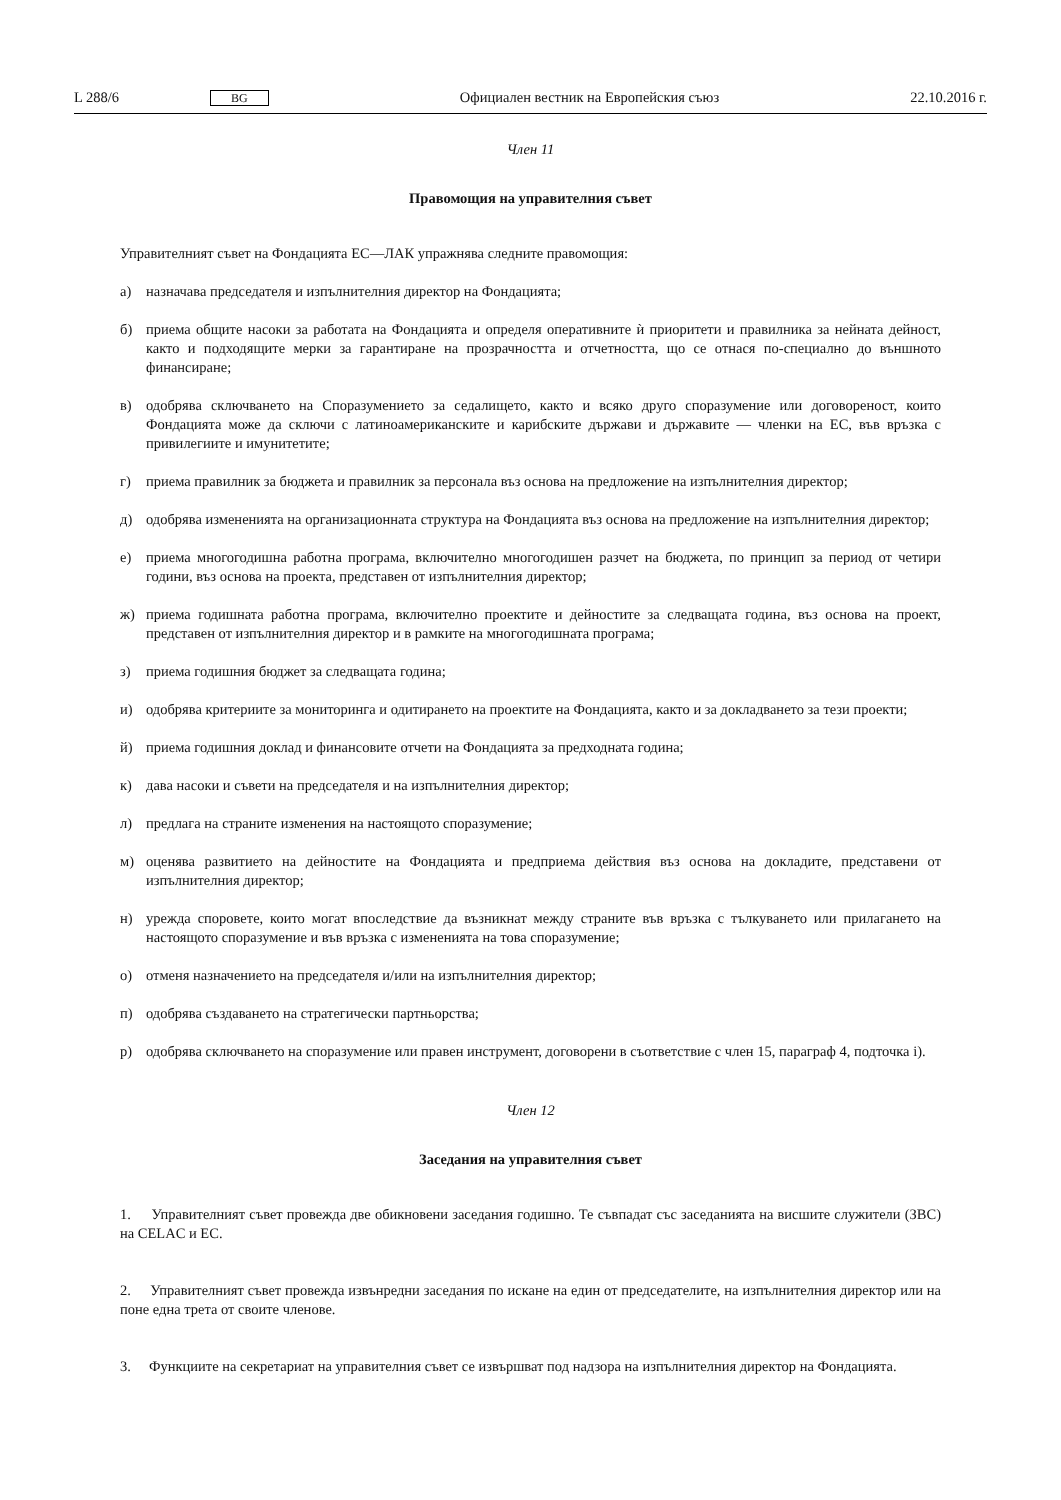L 288/6 BG Официален вестник на Европейския съюз 22.10.2016 г.
Член 11
Правомощия на управителния съвет
Управителният съвет на Фондацията ЕС—ЛАК упражнява следните правомощия:
а) назначава председателя и изпълнителния директор на Фондацията;
б) приема общите насоки за работата на Фондацията и определя оперативните ѝ приоритети и правилника за нейната дейност, както и подходящите мерки за гарантиране на прозрачността и отчетността, що се отнася по-специално до външното финансиране;
в) одобрява сключването на Споразумението за седалището, както и всяко друго споразумение или договореност, които Фондацията може да сключи с латиноамериканските и карибските държави и държавите — членки на ЕС, във връзка с привилегиите и имунитетите;
г) приема правилник за бюджета и правилник за персонала въз основа на предложение на изпълнителния директор;
д) одобрява измененията на организационната структура на Фондацията въз основа на предложение на изпълнителния директор;
е) приема многогодишна работна програма, включително многогодишен разчет на бюджета, по принцип за период от четири години, въз основа на проекта, представен от изпълнителния директор;
ж) приема годишната работна програма, включително проектите и дейностите за следващата година, въз основа на проект, представен от изпълнителния директор и в рамките на многогодишната програма;
з) приема годишния бюджет за следващата година;
и) одобрява критериите за мониторинга и одитирането на проектите на Фондацията, както и за докладването за тези проекти;
й) приема годишния доклад и финансовите отчети на Фондацията за предходната година;
к) дава насоки и съвети на председателя и на изпълнителния директор;
л) предлага на страните изменения на настоящото споразумение;
м) оценява развитието на дейностите на Фондацията и предприема действия въз основа на докладите, представени от изпълнителния директор;
н) урежда споровете, които могат впоследствие да възникнат между страните във връзка с тълкуването или прилагането на настоящото споразумение и във връзка с измененията на това споразумение;
о) отменя назначението на председателя и/или на изпълнителния директор;
п) одобрява създаването на стратегически партньорства;
р) одобрява сключването на споразумение или правен инструмент, договорени в съответствие с член 15, параграф 4, подточка i).
Член 12
Заседания на управителния съвет
1. Управителният съвет провежда две обикновени заседания годишно. Те съвпадат със заседанията на висшите служители (ЗВС) на CELAC и ЕС.
2. Управителният съвет провежда извънредни заседания по искане на един от председателите, на изпълнителния директор или на поне една трета от своите членове.
3. Функциите на секретариат на управителния съвет се извършват под надзора на изпълнителния директор на Фондацията.